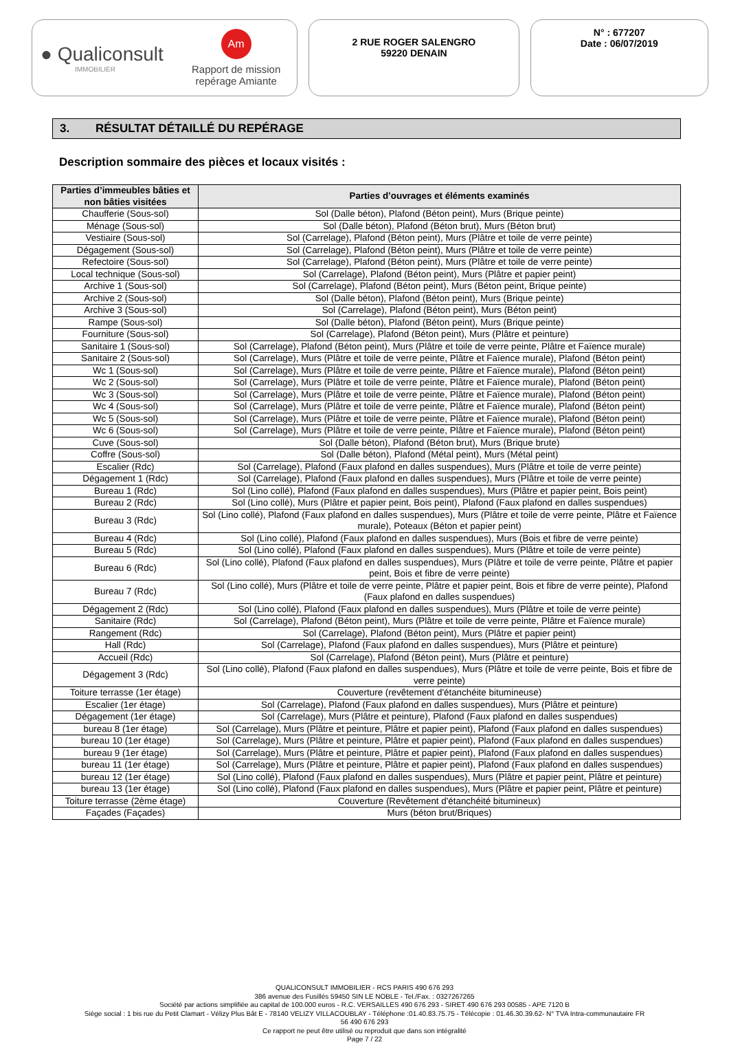● Qualiconsult
IMMOBILIER
Am
Rapport de mission
repérage Amiante
2 RUE ROGER SALENGRO
59220 DENAIN
N° : 677207
Date : 06/07/2019
3. RÉSULTAT DÉTAILLÉ DU REPÉRAGE
Description sommaire des pièces et locaux visités :
| Parties d’immeubles bâties et non bâties visitées | Parties d’ouvrages et éléments examinés |
| --- | --- |
| Chaufferie (Sous-sol) | Sol (Dalle béton), Plafond (Béton peint), Murs (Brique peinte) |
| Ménage (Sous-sol) | Sol (Dalle béton), Plafond (Béton brut), Murs (Béton brut) |
| Vestiaire (Sous-sol) | Sol (Carrelage), Plafond (Béton peint), Murs (Plâtre et toile de verre peinte) |
| Dégagement (Sous-sol) | Sol (Carrelage), Plafond (Béton peint), Murs (Plâtre et toile de verre peinte) |
| Refectoire (Sous-sol) | Sol (Carrelage), Plafond (Béton peint), Murs (Plâtre et toile de verre peinte) |
| Local technique (Sous-sol) | Sol (Carrelage), Plafond (Béton peint), Murs (Plâtre et papier peint) |
| Archive 1 (Sous-sol) | Sol (Carrelage), Plafond (Béton peint), Murs (Béton peint, Brique peinte) |
| Archive 2 (Sous-sol) | Sol (Dalle béton), Plafond (Béton peint), Murs (Brique peinte) |
| Archive 3 (Sous-sol) | Sol (Carrelage), Plafond (Béton peint), Murs (Béton peint) |
| Rampe (Sous-sol) | Sol (Dalle béton), Plafond (Béton peint), Murs (Brique peinte) |
| Fourniture (Sous-sol) | Sol (Carrelage), Plafond (Béton peint), Murs (Plâtre et peinture) |
| Sanitaire 1 (Sous-sol) | Sol (Carrelage), Plafond (Béton peint), Murs (Plâtre et toile de verre peinte, Plâtre et Faïence murale) |
| Sanitaire 2 (Sous-sol) | Sol (Carrelage), Murs (Plâtre et toile de verre peinte, Plâtre et Faïence murale), Plafond (Béton peint) |
| Wc 1 (Sous-sol) | Sol (Carrelage), Murs (Plâtre et toile de verre peinte, Plâtre et Faïence murale), Plafond (Béton peint) |
| Wc 2 (Sous-sol) | Sol (Carrelage), Murs (Plâtre et toile de verre peinte, Plâtre et Faïence murale), Plafond (Béton peint) |
| Wc 3 (Sous-sol) | Sol (Carrelage), Murs (Plâtre et toile de verre peinte, Plâtre et Faïence murale), Plafond (Béton peint) |
| Wc 4 (Sous-sol) | Sol (Carrelage), Murs (Plâtre et toile de verre peinte, Plâtre et Faïence murale), Plafond (Béton peint) |
| Wc 5 (Sous-sol) | Sol (Carrelage), Murs (Plâtre et toile de verre peinte, Plâtre et Faïence murale), Plafond (Béton peint) |
| Wc 6 (Sous-sol) | Sol (Carrelage), Murs (Plâtre et toile de verre peinte, Plâtre et Faïence murale), Plafond (Béton peint) |
| Cuve (Sous-sol) | Sol (Dalle béton), Plafond (Béton brut), Murs (Brique brute) |
| Coffre (Sous-sol) | Sol (Dalle béton), Plafond (Métal peint), Murs (Métal peint) |
| Escalier (Rdc) | Sol (Carrelage), Plafond (Faux plafond en dalles suspendues), Murs (Plâtre et toile de verre peinte) |
| Dégagement 1 (Rdc) | Sol (Carrelage), Plafond (Faux plafond en dalles suspendues), Murs (Plâtre et toile de verre peinte) |
| Bureau 1 (Rdc) | Sol (Lino collé), Plafond (Faux plafond en dalles suspendues), Murs (Plâtre et papier peint, Bois peint) |
| Bureau 2 (Rdc) | Sol (Lino collé), Murs (Plâtre et papier peint, Bois peint), Plafond (Faux plafond en dalles suspendues) |
| Bureau 3 (Rdc) | Sol (Lino collé), Plafond (Faux plafond en dalles suspendues), Murs (Plâtre et toile de verre peinte, Plâtre et Faïence murale), Poteaux (Béton et papier peint) |
| Bureau 4 (Rdc) | Sol (Lino collé), Plafond (Faux plafond en dalles suspendues), Murs (Bois et fibre de verre peinte) |
| Bureau 5 (Rdc) | Sol (Lino collé), Plafond (Faux plafond en dalles suspendues), Murs (Plâtre et toile de verre peinte) |
| Bureau 6 (Rdc) | Sol (Lino collé), Plafond (Faux plafond en dalles suspendues), Murs (Plâtre et toile de verre peinte, Plâtre et papier peint, Bois et fibre de verre peinte) |
| Bureau 7 (Rdc) | Sol (Lino collé), Murs (Plâtre et toile de verre peinte, Plâtre et papier peint, Bois et fibre de verre peinte), Plafond (Faux plafond en dalles suspendues) |
| Dégagement 2 (Rdc) | Sol (Lino collé), Plafond (Faux plafond en dalles suspendues), Murs (Plâtre et toile de verre peinte) |
| Sanitaire (Rdc) | Sol (Carrelage), Plafond (Béton peint), Murs (Plâtre et toile de verre peinte, Plâtre et Faïence murale) |
| Rangement (Rdc) | Sol (Carrelage), Plafond (Béton peint), Murs (Plâtre et papier peint) |
| Hall (Rdc) | Sol (Carrelage), Plafond (Faux plafond en dalles suspendues), Murs (Plâtre et peinture) |
| Accueil (Rdc) | Sol (Carrelage), Plafond (Béton peint), Murs (Plâtre et peinture) |
| Dégagement 3 (Rdc) | Sol (Lino collé), Plafond (Faux plafond en dalles suspendues), Murs (Plâtre et toile de verre peinte, Bois et fibre de verre peinte) |
| Toiture terrasse (1er étage) | Couverture (revêtement d'étanchéite bitumineuse) |
| Escalier (1er étage) | Sol (Carrelage), Plafond (Faux plafond en dalles suspendues), Murs (Plâtre et peinture) |
| Dégagement (1er étage) | Sol (Carrelage), Murs (Plâtre et peinture), Plafond (Faux plafond en dalles suspendues) |
| bureau 8 (1er étage) | Sol (Carrelage), Murs (Plâtre et peinture, Plâtre et papier peint), Plafond (Faux plafond en dalles suspendues) |
| bureau 10 (1er étage) | Sol (Carrelage), Murs (Plâtre et peinture, Plâtre et papier peint), Plafond (Faux plafond en dalles suspendues) |
| bureau 9 (1er étage) | Sol (Carrelage), Murs (Plâtre et peinture, Plâtre et papier peint), Plafond (Faux plafond en dalles suspendues) |
| bureau 11 (1er étage) | Sol (Carrelage), Murs (Plâtre et peinture, Plâtre et papier peint), Plafond (Faux plafond en dalles suspendues) |
| bureau 12 (1er étage) | Sol (Lino collé), Plafond (Faux plafond en dalles suspendues), Murs (Plâtre et papier peint, Plâtre et peinture) |
| bureau 13 (1er étage) | Sol (Lino collé), Plafond (Faux plafond en dalles suspendues), Murs (Plâtre et papier peint, Plâtre et peinture) |
| Toiture terrasse (2ème étage) | Couverture (Revêtement d'étanchéité bitumineux) |
| Façades (Façades) | Murs (béton brut/Briques) |
QUALICONSULT IMMOBILIER - RCS PARIS 490 676 293
386 avenue des Fusillés 59450 SIN LE NOBLE - Tel./Fax. : 0327267265
Société par actions simplifiée au capital de 100.000 euros - R.C. VERSAILLES 490 676 293 - SIRET 490 676 293 00585 - APE 7120 B
Siège social : 1 bis rue du Petit Clamart - Vélizy Plus Bât E - 78140 VELIZY VILLACOUBLAY - Téléphone :01.40.83.75.75 - Télécopie : 01.46.30.39.62- N° TVA Intra-communautaire FR
56 490 676 293
Ce rapport ne peut être utilisé ou reproduit que dans son intégralité
Page 7 / 22